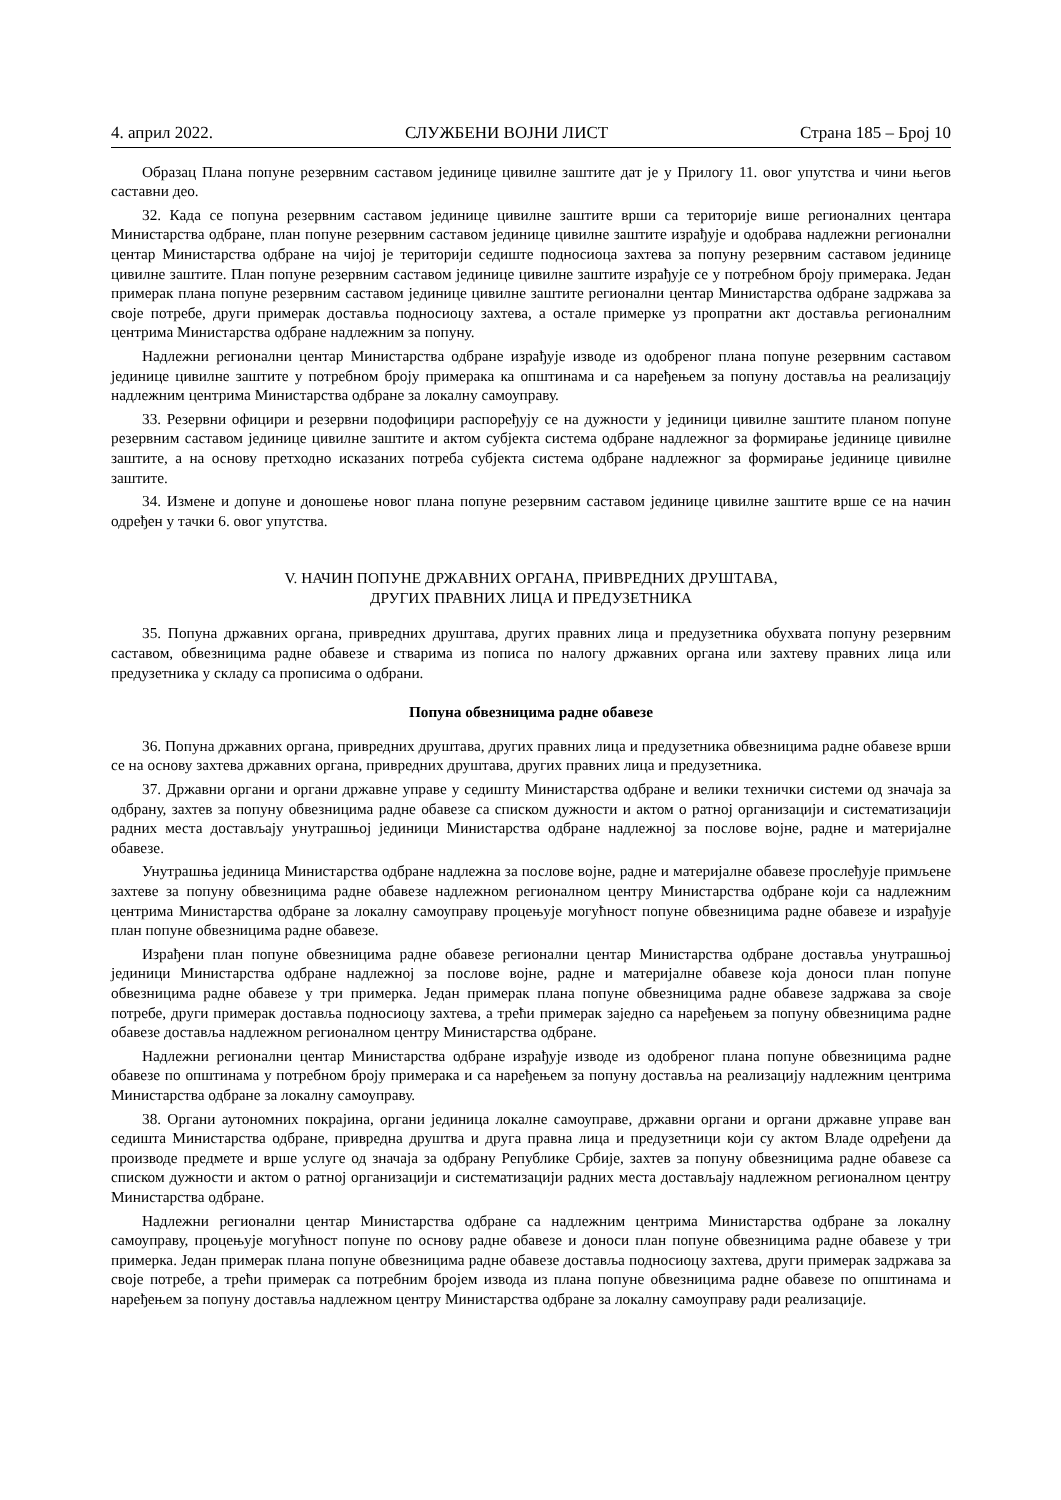4. април 2022. СЛУЖБЕНИ ВОЈНИ ЛИСТ Страна 185 – Број 10
Образац Плана попуне резервним саставом јединице цивилне заштите дат је у Прилогу 11. овог упутства и чини његов саставни део.
32. Када се попуна резервним саставом јединице цивилне заштите врши са територије више регионалних центара Министарства одбране, план попуне резервним саставом јединице цивилне заштите израђује и одобрава надлежни регионални центар Министарства одбране на чијој је територији седиште подносиоца захтева за попуну резервним саставом јединице цивилне заштите. План попуне резервним саставом јединице цивилне заштите израђује се у потребном броју примерака. Један примерак плана попуне резервним саставом јединице цивилне заштите регионални центар Министарства одбране задржава за своје потребе, други примерак доставља подносиоцу захтева, а остале примерке уз пропратни акт доставља регионалним центрима Министарства одбране надлежним за попуну.
Надлежни регионални центар Министарства одбране израђује изводе из одобреног плана попуне резервним саставом јединице цивилне заштите у потребном броју примерака ка општинама и са наређењем за попуну доставља на реализацију надлежним центрима Министарства одбране за локалну самоуправу.
33. Резервни официри и резервни подофицири распоређују се на дужности у јединици цивилне заштите планом попуне резервним саставом јединице цивилне заштите и актом субјекта система одбране надлежног за формирање јединице цивилне заштите, а на основу претходно исказаних потреба субјекта система одбране надлежног за формирање јединице цивилне заштите.
34. Измене и допуне и доношење новог плана попуне резервним саставом јединице цивилне заштите врше се на начин одређен у тачки 6. овог упутства.
V. НАЧИН ПОПУНЕ ДРЖАВНИХ ОРГАНА, ПРИВРЕДНИХ ДРУШТАВА,
ДРУГИХ ПРАВНИХ ЛИЦА И ПРЕДУЗЕТНИКА
35. Попуна државних органа, привредних друштава, других правних лица и предузетника обухвата попуну резервним саставом, обвезницима радне обавезе и стварима из пописа по налогу државних органа или захтеву правних лица или предузетника у складу са прописима о одбрани.
Попуна обвезницима радне обавезе
36. Попуна државних органа, привредних друштава, других правних лица и предузетника обвезницима радне обавезе врши се на основу захтева државних органа, привредних друштава, других правних лица и предузетника.
37. Државни органи и органи државне управе у седишту Министарства одбране и велики технички системи од значаја за одбрану, захтев за попуну обвезницима радне обавезе са списком дужности и актом о ратној организацији и систематизацији радних места достављају унутрашњој јединици Министарства одбране надлежној за послове војне, радне и материјалне обавезе.
Унутрашња јединица Министарства одбране надлежна за послове војне, радне и материјалне обавезе прослеђује примљене захтеве за попуну обвезницима радне обавезе надлежном регионалном центру Министарства одбране који са надлежним центрима Министарства одбране за локалну самоуправу процењује могућност попуне обвезницима радне обавезе и израђује план попуне обвезницима радне обавезе.
Израђени план попуне обвезницима радне обавезе регионални центар Министарства одбране доставља унутрашњој јединици Министарства одбране надлежној за послове војне, радне и материјалне обавезе која доноси план попуне обвезницима радне обавезе у три примерка. Један примерак плана попуне обвезницима радне обавезе задржава за своје потребе, други примерак доставља подносиоцу захтева, а трећи примерак заједно са наређењем за попуну обвезницима радне обавезе доставља надлежном регионалном центру Министарства одбране.
Надлежни регионални центар Министарства одбране израђује изводе из одобреног плана попуне обвезницима радне обавезе по општинама у потребном броју примерака и са наређењем за попуну доставља на реализацију надлежним центрима Министарства одбране за локалну самоуправу.
38. Органи аутономних покрајина, органи јединица локалне самоуправе, државни органи и органи државне управе ван седишта Министарства одбране, привредна друштва и друга правна лица и предузетници који су актом Владе одређени да производе предмете и врше услуге од значаја за одбрану Републике Србије, захтев за попуну обвезницима радне обавезе са списком дужности и актом о ратној организацији и систематизацији радних места достављају надлежном регионалном центру Министарства одбране.
Надлежни регионални центар Министарства одбране са надлежним центрима Министарства одбране за локалну самоуправу, процењује могућност попуне по основу радне обавезе и доноси план попуне обвезницима радне обавезе у три примерка. Један примерак плана попуне обвезницима радне обавезе доставља подносиоцу захтева, други примерак задржава за своје потребе, а трећи примерак са потребним бројем извода из плана попуне обвезницима радне обавезе по општинама и наређењем за попуну доставља надлежном центру Министарства одбране за локалну самоуправу ради реализације.